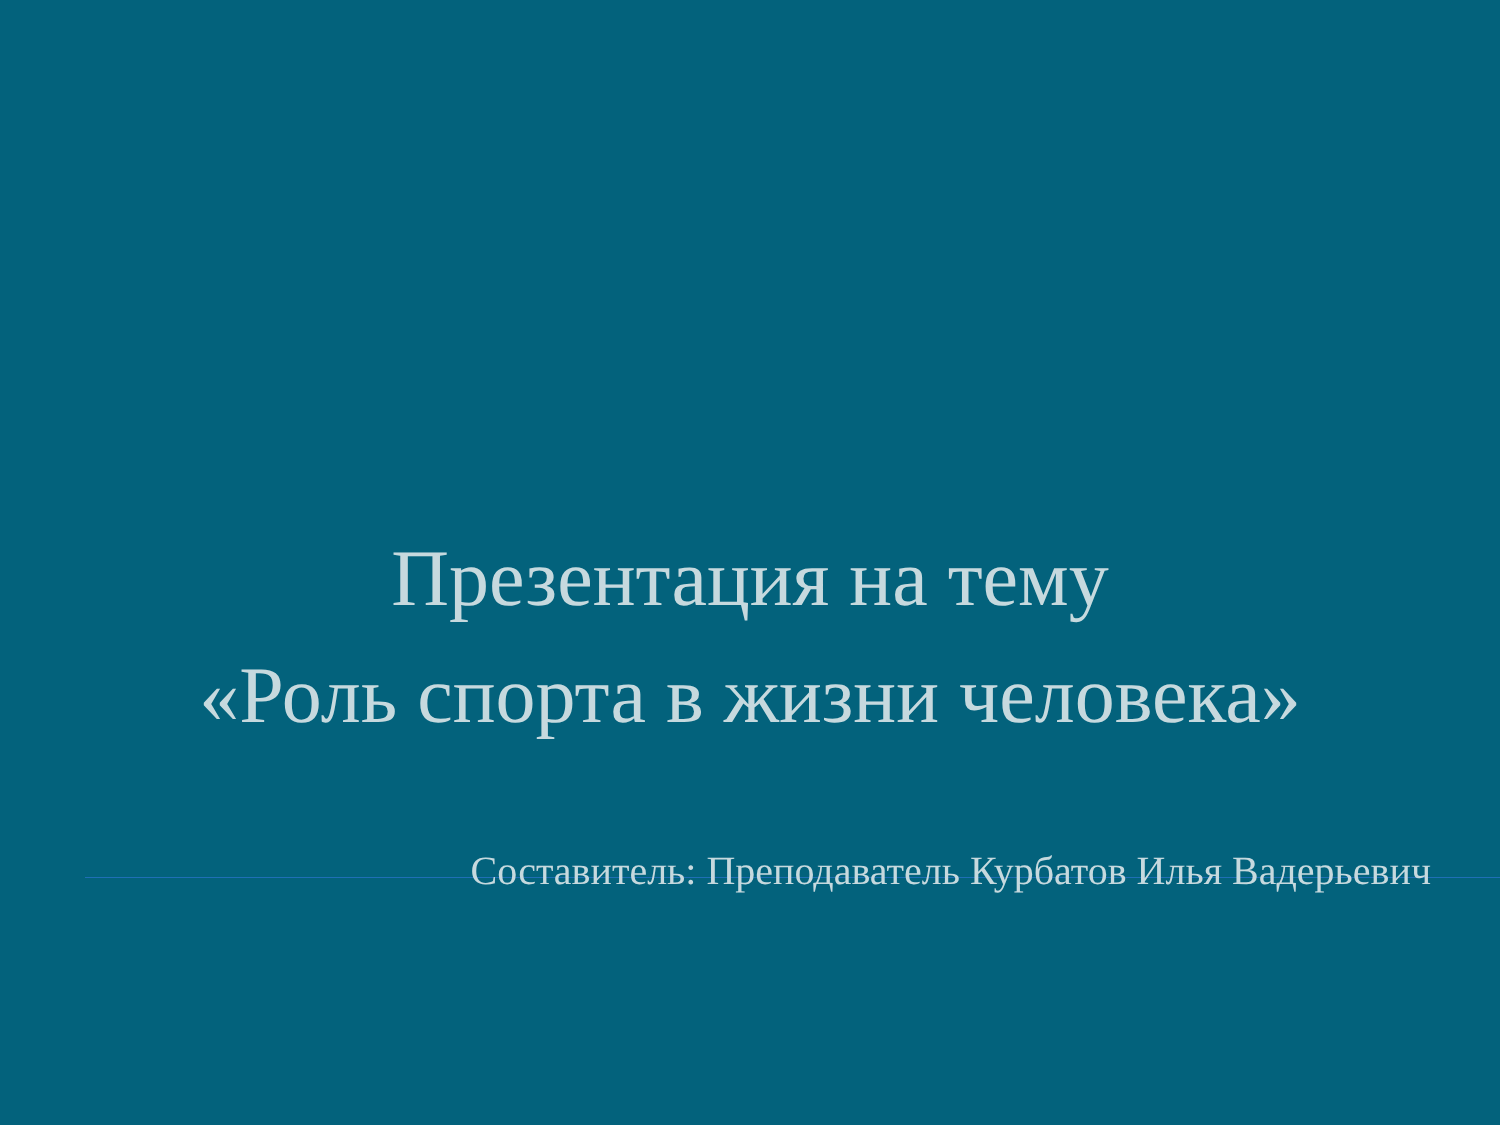Презентация на тему
«Роль спорта в жизни человека»
Составитель: Преподаватель Курбатов Илья Вадерьевич